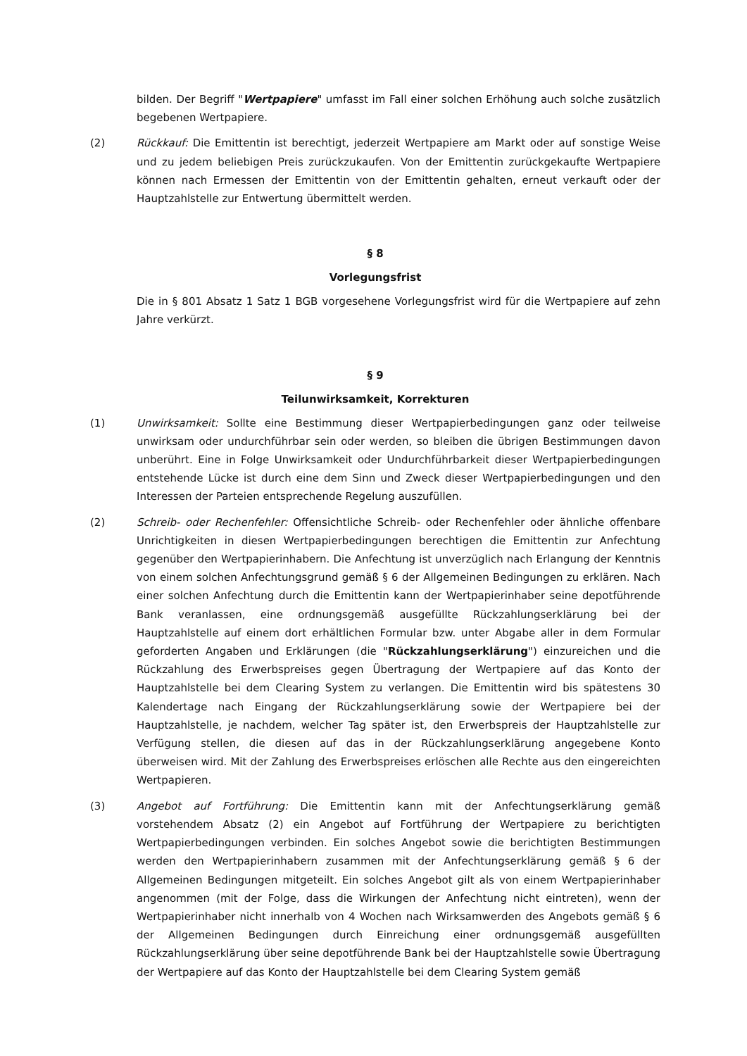bilden. Der Begriff "Wertpapiere" umfasst im Fall einer solchen Erhöhung auch solche zusätzlich begebenen Wertpapiere.
(2) Rückkauf: Die Emittentin ist berechtigt, jederzeit Wertpapiere am Markt oder auf sonstige Weise und zu jedem beliebigen Preis zurückzukaufen. Von der Emittentin zurückgekaufte Wertpapiere können nach Ermessen der Emittentin von der Emittentin gehalten, erneut verkauft oder der Hauptzahlstelle zur Entwertung übermittelt werden.
§ 8
Vorlegungsfrist
Die in § 801 Absatz 1 Satz 1 BGB vorgesehene Vorlegungsfrist wird für die Wertpapiere auf zehn Jahre verkürzt.
§ 9
Teilunwirksamkeit, Korrekturen
(1) Unwirksamkeit: Sollte eine Bestimmung dieser Wertpapierbedingungen ganz oder teilweise unwirksam oder undurchführbar sein oder werden, so bleiben die übrigen Bestimmungen davon unberührt. Eine in Folge Unwirksamkeit oder Undurchführbarkeit dieser Wertpapierbedingungen entstehende Lücke ist durch eine dem Sinn und Zweck dieser Wertpapierbedingungen und den Interessen der Parteien entsprechende Regelung auszufüllen.
(2) Schreib- oder Rechenfehler: Offensichtliche Schreib- oder Rechenfehler oder ähnliche offenbare Unrichtigkeiten in diesen Wertpapierbedingungen berechtigen die Emittentin zur Anfechtung gegenüber den Wertpapierinhabern. Die Anfechtung ist unverzüglich nach Erlangung der Kenntnis von einem solchen Anfechtungsgrund gemäß § 6 der Allgemeinen Bedingungen zu erklären. Nach einer solchen Anfechtung durch die Emittentin kann der Wertpapierinhaber seine depotführende Bank veranlassen, eine ordnungsgemäß ausgefüllte Rückzahlungserklärung bei der Hauptzahlstelle auf einem dort erhältlichen Formular bzw. unter Abgabe aller in dem Formular geforderten Angaben und Erklärungen (die "Rückzahlungserklärung") einzureichen und die Rückzahlung des Erwerbspreises gegen Übertragung der Wertpapiere auf das Konto der Hauptzahlstelle bei dem Clearing System zu verlangen. Die Emittentin wird bis spätestens 30 Kalendertage nach Eingang der Rückzahlungserklärung sowie der Wertpapiere bei der Hauptzahlstelle, je nachdem, welcher Tag später ist, den Erwerbspreis der Hauptzahlstelle zur Verfügung stellen, die diesen auf das in der Rückzahlungserklärung angegebene Konto überweisen wird. Mit der Zahlung des Erwerbspreises erlöschen alle Rechte aus den eingereichten Wertpapieren.
(3) Angebot auf Fortführung: Die Emittentin kann mit der Anfechtungserklärung gemäß vorstehendem Absatz (2) ein Angebot auf Fortführung der Wertpapiere zu berichtigten Wertpapierbedingungen verbinden. Ein solches Angebot sowie die berichtigten Bestimmungen werden den Wertpapierinhabern zusammen mit der Anfechtungserklärung gemäß § 6 der Allgemeinen Bedingungen mitgeteilt. Ein solches Angebot gilt als von einem Wertpapierinhaber angenommen (mit der Folge, dass die Wirkungen der Anfechtung nicht eintreten), wenn der Wertpapierinhaber nicht innerhalb von 4 Wochen nach Wirksamwerden des Angebots gemäß § 6 der Allgemeinen Bedingungen durch Einreichung einer ordnungsgemäß ausgefüllten Rückzahlungserklärung über seine depotführende Bank bei der Hauptzahlstelle sowie Übertragung der Wertpapiere auf das Konto der Hauptzahlstelle bei dem Clearing System gemäß